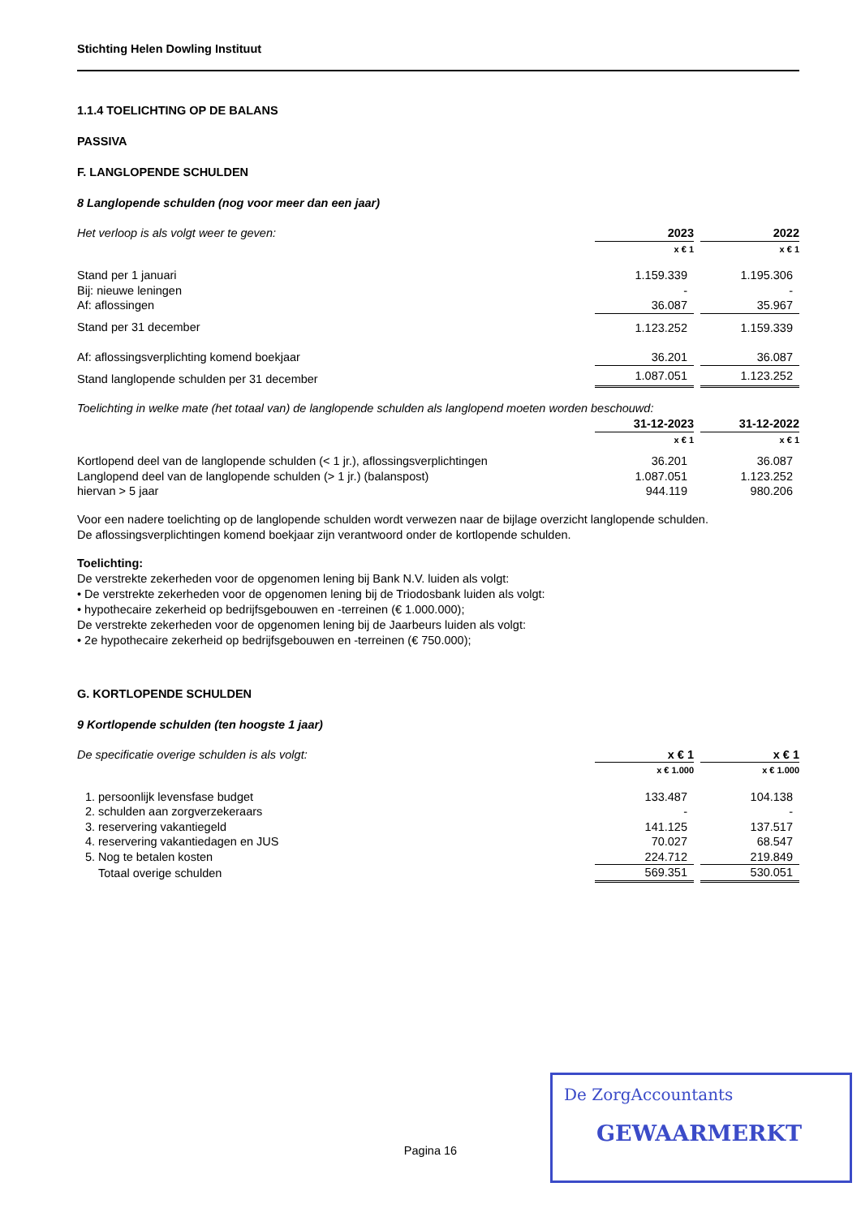Stichting Helen Dowling Instituut
1.1.4 TOELICHTING OP DE BALANS
PASSIVA
F. LANGLOPENDE SCHULDEN
8 Langlopende schulden (nog voor meer dan een jaar)
| Het verloop is als volgt weer te geven: | 2023 | | 2022 |
| | x € 1 | | x € 1 |
| Stand per 1 januari | 1.159.339 | | 1.195.306 |
| Bij: nieuwe leningen | - | | - |
| Af: aflossingen | 36.087 | | 35.967 |
| Stand per 31 december | 1.123.252 | | 1.159.339 |
| Af: aflossingsverplichting komend boekjaar | 36.201 | | 36.087 |
| Stand langlopende schulden per 31 december | 1.087.051 | | 1.123.252 |
Toelichting in welke mate (het totaal van) de langlopende schulden als langlopend moeten worden beschouwd:
| | 31-12-2023 | | 31-12-2022 |
| | x € 1 | | x € 1 |
| Kortlopend deel van de langlopende schulden (< 1 jr.), aflossingsverplichtingen | 36.201 | | 36.087 |
| Langlopend deel van de langlopende schulden (> 1 jr.) (balanspost) | 1.087.051 | | 1.123.252 |
| hiervan > 5 jaar | 944.119 | | 980.206 |
Voor een nadere toelichting op de langlopende schulden wordt verwezen naar de bijlage overzicht langlopende schulden.
De aflossingsverplichtingen komend boekjaar zijn verantwoord onder de kortlopende schulden.
Toelichting:
De verstrekte zekerheden voor de opgenomen lening bij Bank N.V. luiden als volgt:
• De verstrekte zekerheden voor de opgenomen lening bij de Triodosbank luiden als volgt:
• hypothecaire zekerheid op bedrijfsgebouwen en -terreinen (€ 1.000.000);
De verstrekte zekerheden voor de opgenomen lening bij de Jaarbeurs luiden als volgt:
• 2e hypothecaire zekerheid op bedrijfsgebouwen en -terreinen (€ 750.000);
G. KORTLOPENDE SCHULDEN
9 Kortlopende schulden (ten hoogste 1 jaar)
| De specificatie overige schulden is als volgt: | | x € 1 | | x € 1 |
| | | x € 1.000 | | x € 1.000 |
| 1. | persoonlijk levensfase budget | 133.487 | | 104.138 |
| 2. | schulden aan zorgverzekeraars | - | | - |
| 3. | reservering vakantiegeld | 141.125 | | 137.517 |
| 4. | reservering vakantiedagen en JUS | 70.027 | | 68.547 |
| 5. | Nog te betalen kosten | 224.712 | | 219.849 |
| | Totaal overige schulden | 569.351 | | 530.051 |
Pagina 16
De ZorgAccountants
GEWAARMERKT